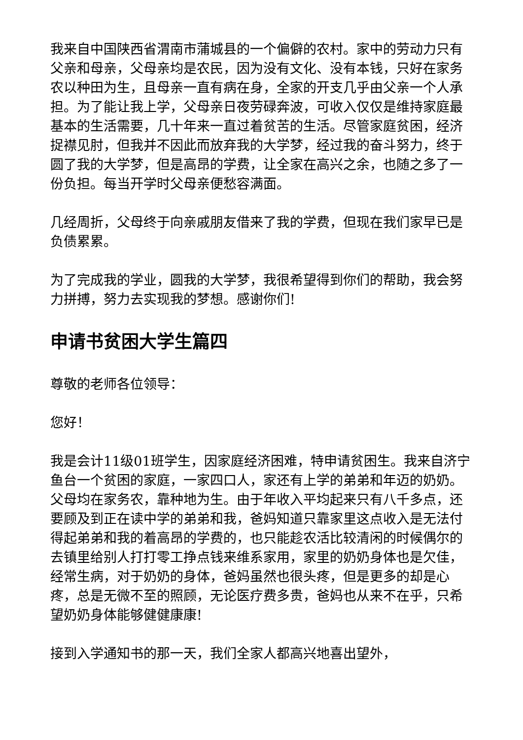我来自中国陕西省渭南市蒲城县的一个偏僻的农村。家中的劳动力只有父亲和母亲，父母亲均是农民，因为没有文化、没有本钱，只好在家务农以种田为生，且母亲一直有病在身，全家的开支几乎由父亲一个人承担。为了能让我上学，父母亲日夜劳碌奔波，可收入仅仅是维持家庭最基本的生活需要，几十年来一直过着贫苦的生活。尽管家庭贫困，经济捉襟见肘，但我并不因此而放弃我的大学梦，经过我的奋斗努力，终于圆了我的大学梦，但是高昂的学费，让全家在高兴之余，也随之多了一份负担。每当开学时父母亲便愁容满面。
几经周折，父母终于向亲戚朋友借来了我的学费，但现在我们家早已是负债累累。
为了完成我的学业，圆我的大学梦，我很希望得到你们的帮助，我会努力拼搏，努力去实现我的梦想。感谢你们!
申请书贫困大学生篇四
尊敬的老师各位领导：
您好！
我是会计11级01班学生，因家庭经济困难，特申请贫困生。我来自济宁鱼台一个贫困的家庭，一家四口人，家还有上学的弟弟和年迈的奶奶。父母均在家务农，靠种地为生。由于年收入平均起来只有八千多点，还要顾及到正在读中学的弟弟和我，爸妈知道只靠家里这点收入是无法付得起弟弟和我的着高昂的学费的，也只能趁农活比较清闲的时候偶尔的去镇里给别人打打零工挣点钱来维系家用，家里的奶奶身体也是欠佳，经常生病，对于奶奶的身体，爸妈虽然也很头疼，但是更多的却是心疼，总是无微不至的照顾，无论医疗费多贵，爸妈也从来不在乎，只希望奶奶身体能够健健康康!
接到入学通知书的那一天，我们全家人都高兴地喜出望外，